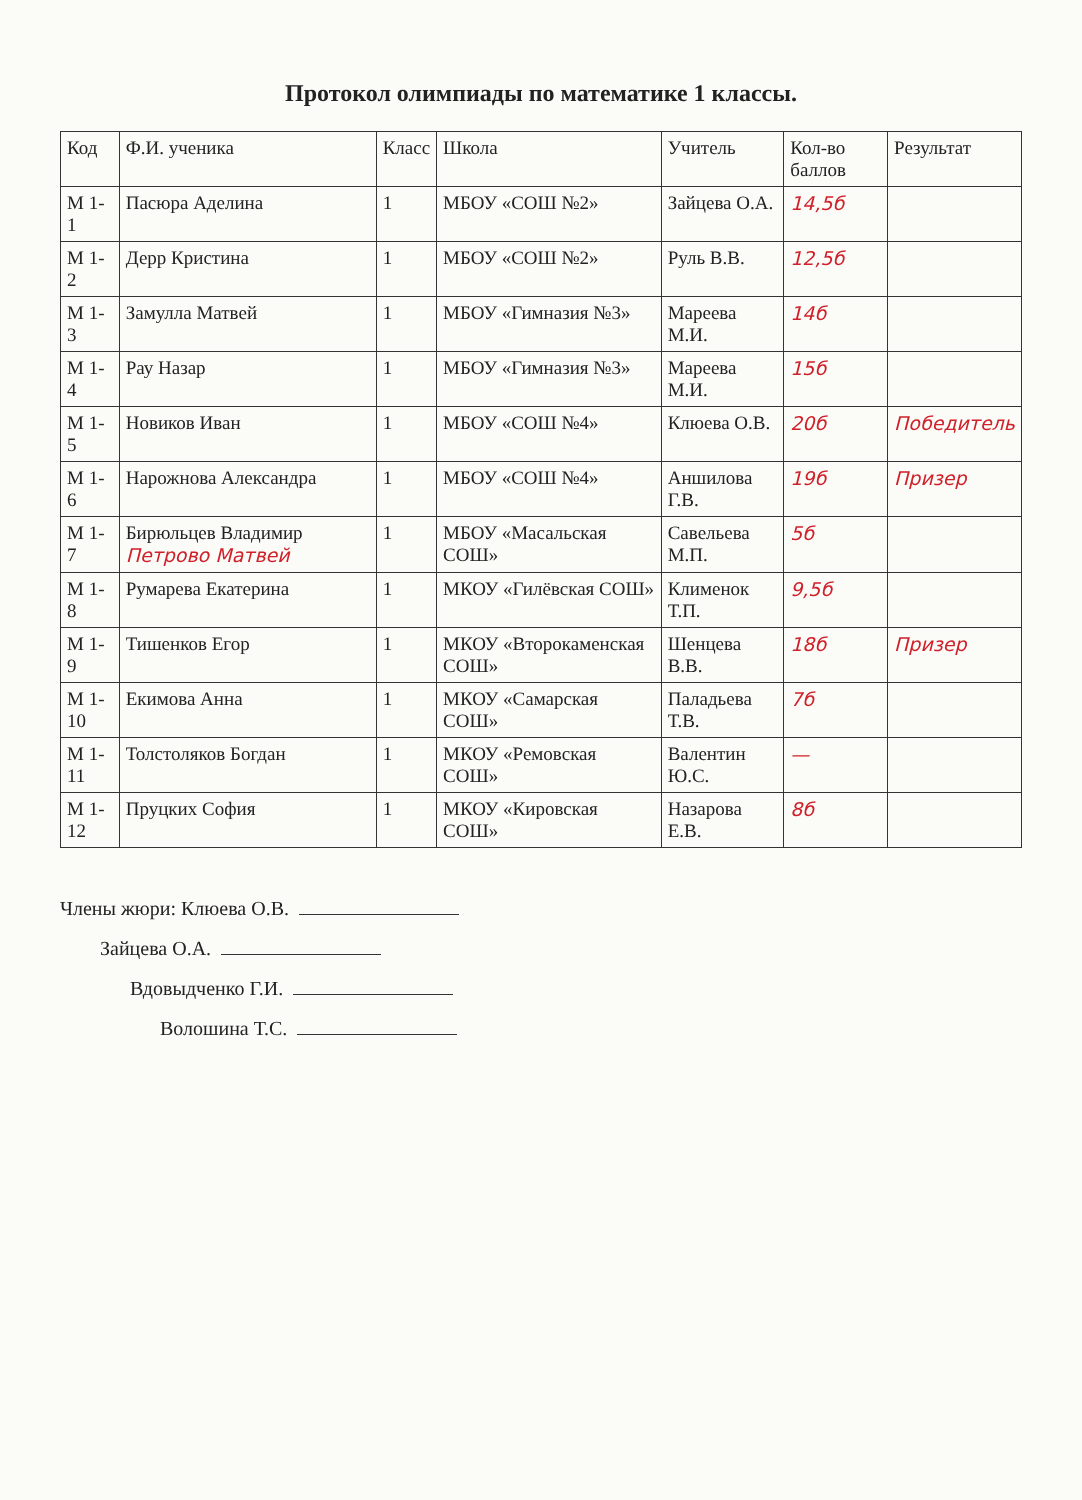Протокол олимпиады по математике 1 классы.
| Код | Ф.И. ученика | Класс | Школа | Учитель | Кол-во баллов | Результат |
| --- | --- | --- | --- | --- | --- | --- |
| М 1-1 | Пасюра Аделина | 1 | МБОУ «СОШ №2» | Зайцева О.А. | 14,5б | |
| М 1-2 | Дерр Кристина | 1 | МБОУ «СОШ №2» | Руль В.В. | 12,5б | |
| М 1-3 | Замулла Матвей | 1 | МБОУ «Гимназия №3» | Мареева М.И. | 14б | |
| М 1-4 | Рау Назар | 1 | МБОУ «Гимназия №3» | Мареева М.И. | 15б | |
| М 1-5 | Новиков Иван | 1 | МБОУ «СОШ №4» | Клюева О.В. | 20б | Победитель |
| М 1-6 | Нарожнова Александра | 1 | МБОУ «СОШ №4» | Аншилова Г.В. | 19б | Призер |
| М 1-7 | Бирюльцев Владимир Петрово Матвей | 1 | МБОУ «Масальская СОШ» | Савельева М.П. | 5б | |
| М 1-8 | Румарева Екатерина | 1 | МКОУ «Гилёвская СОШ» | Клименок Т.П. | 9,5б | |
| М 1-9 | Тишенков Егор | 1 | МКОУ «Второкаменская СОШ» | Шенцева В.В. | 18б | Призер |
| М 1-10 | Екимова Анна | 1 | МКОУ «Самарская СОШ» | Паладьева Т.В. | 7б | |
| М 1-11 | Толстоляков Богдан | 1 | МКОУ «Ремовская СОШ» | Валентин Ю.С. | — | |
| М 1-12 | Пруцких София | 1 | МКОУ «Кировская СОШ» | Назарова Е.В. | 8б | |
Члены жюри: Клюева О.В.
Зайцева О.А.
Вдовыдченко Г.И.
Волошина Т.С.